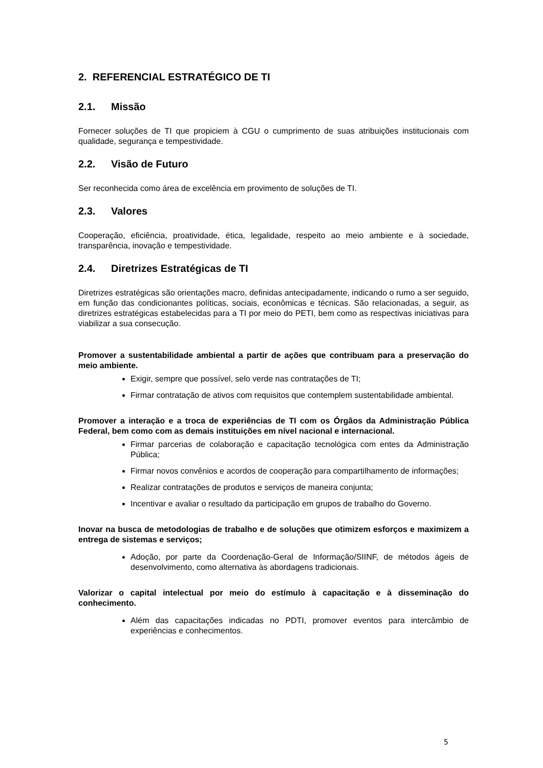2. REFERENCIAL ESTRATÉGICO DE TI
2.1. Missão
Fornecer soluções de TI que propiciem à CGU o cumprimento de suas atribuições institucionais com qualidade, segurança e tempestividade.
2.2. Visão de Futuro
Ser reconhecida como área de excelência em provimento de soluções de TI.
2.3. Valores
Cooperação, eficiência, proatividade, ética, legalidade, respeito ao meio ambiente e à sociedade, transparência, inovação e tempestividade.
2.4. Diretrizes Estratégicas de TI
Diretrizes estratégicas são orientações macro, definidas antecipadamente, indicando o rumo a ser seguido, em função das condicionantes políticas, sociais, econômicas e técnicas. São relacionadas, a seguir, as diretrizes estratégicas estabelecidas para a TI por meio do PETI, bem como as respectivas iniciativas para viabilizar a sua consecução.
Promover a sustentabilidade ambiental a partir de ações que contribuam para a preservação do meio ambiente.
Exigir, sempre que possível, selo verde nas contratações de TI;
Firmar contratação de ativos com requisitos que contemplem sustentabilidade ambiental.
Promover a interação e a troca de experiências de TI com os Órgãos da Administração Pública Federal, bem como com as demais instituições em nível nacional e internacional.
Firmar parcerias de colaboração e capacitação tecnológica com entes da Administração Pública;
Firmar novos convênios e acordos de cooperação para compartilhamento de informações;
Realizar contratações de produtos e serviços de maneira conjunta;
Incentivar e avaliar o resultado da participação em grupos de trabalho do Governo.
Inovar na busca de metodologias de trabalho e de soluções que otimizem esforços e maximizem a entrega de sistemas e serviços;
Adoção, por parte da Coordenação-Geral de Informação/SIINF, de métodos ágeis de desenvolvimento, como alternativa às abordagens tradicionais.
Valorizar o capital intelectual por meio do estímulo à capacitação e à disseminação do conhecimento.
Além das capacitações indicadas no PDTI, promover eventos para intercâmbio de experiências e conhecimentos.
5